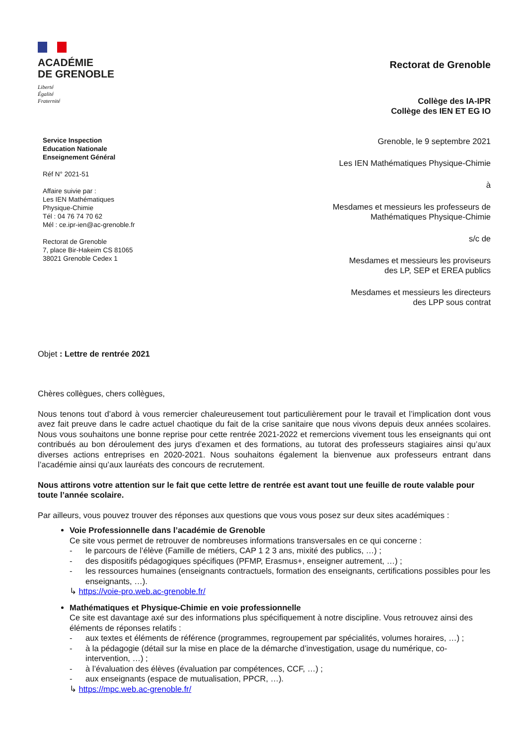ACADÉMIE
DE GRENOBLE
Liberté
Égalité
Fraternité
Rectorat de Grenoble
Collège des IA-IPR
Collège des IEN ET EG IO
Service Inspection
Education Nationale
Enseignement Général
Réf N° 2021-51
Affaire suivie par :
Les IEN Mathématiques
Physique-Chimie
Tél : 04 76 74 70 62
Mél : ce.ipr-ien@ac-grenoble.fr
Rectorat de Grenoble
7, place Bir-Hakeim CS 81065
38021 Grenoble Cedex 1
Grenoble, le 9 septembre 2021
Les IEN Mathématiques Physique-Chimie
à
Mesdames et messieurs les professeurs de
Mathématiques Physique-Chimie
s/c de
Mesdames et messieurs les proviseurs
des LP, SEP et EREA publics
Mesdames et messieurs les directeurs
des LPP sous contrat
Objet : Lettre de rentrée 2021
Chères collègues, chers collègues,
Nous tenons tout d’abord à vous remercier chaleureusement tout particulièrement pour le travail et l’implication dont vous avez fait preuve dans le cadre actuel chaotique du fait de la crise sanitaire que nous vivons depuis deux années scolaires. Nous vous souhaitons une bonne reprise pour cette rentrée 2021-2022 et remercions vivement tous les enseignants qui ont contribués au bon déroulement des jurys d’examen et des formations, au tutorat des professeurs stagiaires ainsi qu’aux diverses actions entreprises en 2020-2021. Nous souhaitons également la bienvenue aux professeurs entrant dans l’académie ainsi qu’aux lauréats des concours de recrutement.
Nous attirons votre attention sur le fait que cette lettre de rentrée est avant tout une feuille de route valable pour toute l’année scolaire.
Par ailleurs, vous pouvez trouver des réponses aux questions que vous vous posez sur deux sites académiques :
Voie Professionnelle dans l’académie de Grenoble
Ce site vous permet de retrouver de nombreuses informations transversales en ce qui concerne :
- le parcours de l’élève (Famille de métiers, CAP 1 2 3 ans, mixité des publics, …) ;
- des dispositifs pédagogiques spécifiques (PFMP, Erasmus+, enseigner autrement, …) ;
- les ressources humaines (enseignants contractuels, formation des enseignants, certifications possibles pour les enseignants, …).
↳ https://voie-pro.web.ac-grenoble.fr/
Mathématiques et Physique-Chimie en voie professionnelle
Ce site est davantage axé sur des informations plus spécifiquement à notre discipline. Vous retrouvez ainsi des éléments de réponses relatifs :
- aux textes et éléments de référence (programmes, regroupement par spécialités, volumes horaires, …) ;
- à la pédagogie (détail sur la mise en place de la démarche d’investigation, usage du numérique, co-intervention, …) ;
- à l’évaluation des élèves (évaluation par compétences, CCF, …) ;
- aux enseignants (espace de mutualisation, PPCR, …).
↳ https://mpc.web.ac-grenoble.fr/